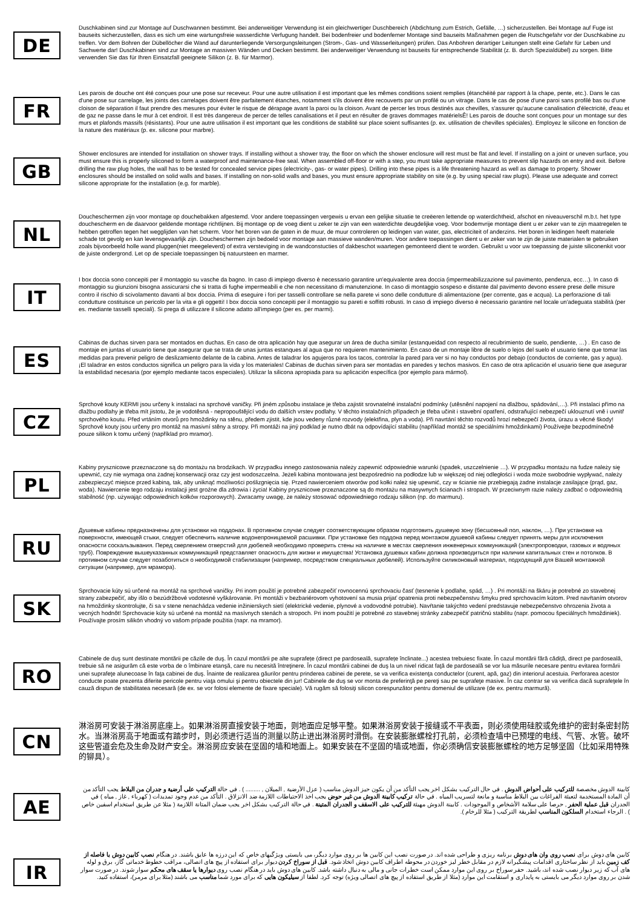DE
Duschkabinen sind zur Montage auf Duschwannen bestimmt. Bei anderweitiger Verwendung ist ein gleichwertiger Duschbereich (Abdichtung zum Estrich, Gefälle, …) sicherzustellen. Bei Montage auf Fuge ist bauseits sicherzustellen, dass es sich um eine wartungsfreie wasserdichte Verfugung handelt. Bei bodenfreier und bodenferner Montage sind bauseits Maßnahmen gegen die Rutschgefahr vor der Duschkabine zu treffen. Vor dem Bohren der Dübellöcher die Wand auf darunterliegende Versorgungsleitungen (Strom-, Gas- und Wasserleitungen) prüfen. Das Anbohren derartiger Leitungen stellt eine Gefahr für Leben und Sachwerte dar! Duschkabinen sind zur Montage an massiven Wänden und Decken bestimmt. Bei anderweitiger Verwendung ist bauseits für entsprechende Stabilität (z. B. durch Spezialdübel) zu sorgen. Bitte verwenden Sie das für Ihren Einsatzfall geeignete Silikon (z. B. für Marmor).
FR
Les parois de douche ont été conçues pour une pose sur receveur. Pour une autre utilisation il est important que les mêmes conditions soient remplies (étanchéité par rapport à la chape, pente, etc.). Dans le cas d'une pose sur carrelage, les joints des carrelages doivent être parfaitement étanches, notamment s'ils doivent être recouverts par un profilé ou un vitrage. Dans le cas de pose d'une paroi sans profilé bas ou d'une cloison de séparation il faut prendre des mesures pour éviter le risque de dérapage avant la paroi ou la cloison. Avant de percer les trous destinés aux chevilles, s'assurer qu'aucune canalisation d'électricité, d'eau et de gaz ne passe dans le mur à cet endroit. Il est très dangereux de percer de telles canalisations et il peut en résulter de graves dommages matérielsÊ! Les parois de douche sont conçues pour un montage sur des murs et plafonds massifs (résistants). Pour une autre utilisation il est important que les conditions de stabilité sur place soient suffisantes (p. ex. utilisation de chevilles spéciales). Employez le silicone en fonction de la nature des matériaux (p. ex. silicone pour marbre).
GB
Shower enclosures are intended for installation on shower trays. If installing without a shower tray, the floor on which the shower enclosure will rest must be flat and level. If installing on a joint or uneven surface, you must ensure this is properly siliconed to form a waterproof and maintenance-free seal. When assembled off-floor or with a step, you must take appropriate measures to prevent slip hazards on entry and exit. Before drilling the raw plug holes, the wall has to be tested for concealed service pipes (electricity-, gas- or water pipes). Drilling into these pipes is a life threatening hazard as well as damage to property. Shower enclosures should be installed on solid walls and bases. If installing on non-solid walls and bases, you must ensure appropriate stability on site (e.g. by using special raw plugs). Please use adequate and correct silicone appropriate for the installation (e.g. for marble).
NL
Doucheschermen zijn voor montage op douchebakken afgestemd. Voor andere toepassingen vergewis u ervan een gelijke situatie te creëeren lettende op waterdichtheid, afschot en niveauverschil m.b.t. het type douchescherm en de daarvoor geldende montage richtlijnen. Bij montage op de voeg dient u zeker te zijn van een waterdichte deugdelijke voeg. Voor bodemvrije montage dient u er zeker van te zijn maatregelen te hebben getroffen tegen het wegglijden van het scherm. Voor het boren van de gaten in de muur, de muur controleren op leidingen van water, gas, electriciteit of anderzins. Het boren in leidingen heeft materiele schade tot gevolg en kan levensgevaarlijk zijn. Doucheschermen zijn bedoeld voor montage aan massieve wanden/muren. Voor andere toepassingen dient u er zeker van te zijn de juiste materialen te gebruiken zoals bijvoorbeeld holle wand pluggen(niet meegeleverd) of extra versteviging in de wandconstucties of dakbeschot waartegen gemonteerd dient te worden. Gebruikt u voor uw toepassing de juiste siliconenkit voor de juiste ondergrond. Let op de speciale toepassingen bij natuursteen en marmer.
IT
I box doccia sono concepiti per il montaggio su vasche da bagno. In caso di impiego diverso è necessario garantire un'equivalente area doccia (impermeabilizzazione sul pavimento, pendenza, ecc…). In caso di montaggio su giunzioni bisogna assicurarsi che si tratta di fughe impermeabili e che non necessitano di manutenzione. In caso di montaggio sospeso e distante dal pavimento devono essere prese delle misure contro il rischio di scivolamento davanti al box doccia. Prima di eseguire i fori per tasselli controllare se nella parete vi sono delle condutture di alimentazione (per corrente, gas e acqua). La perforazione di tali condutture costituisce un pericolo per la vita e gli oggetti! I box doccia sono concepiti per il montaggio su pareti e soffitti robusti. In caso di impiego diverso è necessario garantire nel locale un'adeguata stabilità (per es. mediante tasselli speciali). Si prega di utilizzare il silicone adatto all'impiego (per es. per marmi).
ES
Cabinas de duchas sirven para ser montados en duchas. En caso de otra aplicación hay que asegurar un área de ducha similar (estanqueidad con respecto al recubrimiento de suelo, pendiente, …) . En caso de montaje en juntas el usuario tiene que asegurar que se trata de unas juntas estanques al agua que no requieren mantenimiento. En caso de un montaje libre de suelo o lejos del suelo el usuario tiene que tomar las medidas para prevenir peligro de deslizamiento delante de la cabina. Antes de taladrar los agujeros para los tacos, controlar la pared para ver si no hay conductos por debajo (conductos de corriente, gas y agua). ¡El taladrar en estos conductos significa un peligro para la vida y los materiales! Cabinas de duchas sirven para ser montadas en paredes y techos masivos. En caso de otra aplicación el usuario tiene que asegurar la estabilidad necesaria (por ejemplo mediante tacos especiales). Utilizar la silicona apropiada para su aplicación específica (por ejemplo para mármol).
CZ
Sprchové kouty KERMI jsou určeny k instalaci na sprchové vaničky. Při jiném způsobu instalace je třeba zajistit srovnatelné instalační podmínky (utěsnění napojení na dlažbou, spádování,…). Při instalaci přímo na dlažbu podlahy je třeba mít jistotu, že je vodotěsná - nepropouštějící vodu do dalších vrstev podlahy. V těchto instalačních případech je třeba učinit i stavební opatření, odstraňující nebezpečí uklouznutí vně i uvnitř sprchového koutu. Před vrtáním otvorů pro hmoždinky na stěnu, předem zjistit, kde jsou vedeny různé rozvody (elektřina, plyn a voda). Při navrtání těchto rozvodů hrozí nebezpečí života, úrazu a věcné škody! Sprchové kouty jsou určeny pro montáž na masivní stěny a stropy. Při montáži na jiný podklad je nutno dbát na odpovídající stabilitu (například montáž se speciálními hmoždinkami) Používejte bezpodmínečně pouze silikon k tomu určený (například pro mramor).
PL
Kabiny prysznicowe przeznaczone są do montażu na brodzikach. W przypadku innego zastosowania należy zapewnić odpowiednie warunki (spadek, uszczelnienie …). W przypadku montażu na fudze należy się upewnić, czy nie wymaga ona żadnej konserwacji oraz czy jest wodoszczelna. Jeżeli kabina montowana jest bezpośrednio na podłodze lub w większej od niej odległości i woda może swobodnie wypływać, należy zabezpieczyć miejsce przed kabiną, tak, aby uniknąć możliwości poślizgnięcia się. Przed nawierceniem otworów pod kołki należ się upewnić, czy w ścianie nie przebiegają żadne instalacje zasilające (prąd, gaz, woda). Nawiercenie tego rodzaju instalacji jest groźne dla zdrowia i życia! Kabiny prysznicowe przeznaczone są do montażu na masywnych ścianach i stropach. W przeciwnym razie należy zadbać o odpowiednią stabilność (np. używając odpowiednich kołków rozporowych). Zwracamy uwagę, że należy stosować odpowiedniego rodzaju silikon (np. do marmuru).
RU
Душевые кабины предназначены для установки на поддонах. В противном случае следует соответствующим образом подготовить душевую зону (бесшовный пол, наклон, …). При установке на поверхности, имеющей стыки, следует обеспечить наличие водонепроницаемой расшивки. При установке без поддона перед монтажом душевой кабины следует принять меры для исключения опасности соскальзывания. Перед сверлением отверстий для дюбелей необходимо проверить стены на наличие в местах сверления инженерных коммуникаций (электропроводки, газовых и водяных труб). Повреждение вышеуказанных коммуникаций представляет опасность для жизни и имущества! Установка душевых кабин должна производиться при наличии капитальных стен и потолков. В противном случае следует позаботиться о необходимой стабилизации (например, посредством специальных дюбелей). Используйте силиконовый материал, подходящий для Вашей монтажной ситуации (например, для мрамора).
SK
Sprchovacie kúty sú určené na montáž na sprchové vaničky. Pri inom použití je potrebné zabezpečiť rovnocennú sprchovaciu časť (tesnenie k podlahe, spád, …) . Pri montáži na škáru je potrebné zo stavebnej strany zabezpečiť, aby išlo o bezúdržbové vodotesné vyškárovanie. Pri montáži v bezbariérovom vyhotovení sa musia prijať opatrenia proti nebezpečenstvu šmyku pred sprchovacím kútom. Pred navŕtaním otvorov na hmoždinky skontrolujte, či sa v stene nenachádza vedenie inžinierskych sietí (elektrické vedenie, plynové a vodovodné potrubie). Navŕtanie takýchto vedení predstavuje nebezpečenstvo ohrozenia života a vecných hodnôt! Sprchovacie kúty sú určené na montáž na masívnych stenách a stropoch. Pri inom použití je potrebné zo stavebnej stránky zabezpečiť patričnú stabilitu (napr. pomocou špeciálnych hmoždiniek). Používajte prosím silikón vhodný vo vašom prípade použitia (napr. na mramor).
RO
Cabinele de duş sunt destinate montării pe căzile de duş. În cazul montării pe alte suprafețe (direct pe pardoseală, suprafețe înclinate...) acestea trebuiesc fixate. În cazul montării fără cădiță, direct pe pardoseală, trebuie să ne asigurăm că este vorba de o îmbinare etanşă, care nu necesită întreţinere. În cazul montării cabinei de duş la un nivel ridicat faţă de pardoseală se vor lua măsurile necesare pentru evitarea formării unei suprafeţe alunecoase în faţa cabinei de duş. Înainte de realizarea găurilor pentru prinderea cabinei de perete, se va verifica existenţa conductelor (curent, apă, gaz) din interiorul acestuia. Perforarea acestor conducte poate prezenta diferite pericole pentru viaţa omului şi pentru obiectele din jur! Cabinele de duş se vor monta de preferinţă pe pereţi sau pe suprafeţe masive. În caz contrar se va verifica dacă suprafeţele în cauză dispun de stabilitatea necesară (de ex. se vor folosi elemente de fixare speciale). Vă rugăm să folosiţi silicon corespunzător pentru domeniul de utilizare (de ex. pentru marmură).
CN
淋浴房可安装于淋浴房底座上。如果淋浴房直接安装于地面，则地面应足够平整。如果淋浴房安装于接缝或不平表面，则必须使用硅胶或免维护的密封条密封防水。当淋浴房高于地面或有踏步时，则必须进行适当的测量以防止进出淋浴房时滑倒。在安装膨胀螺栓打孔前，必须检查墙中已预埋的电线、气管、水管。破坏这些管道会危及生命及财产安全。淋浴房应安装在坚固的墙和地面上。如果安装在不坚固的墙或地面，你必须确信安装膨胀螺栓的地方足够坚固（比如采用特殊的铆具）。
AE
كابينة الدوش مخصصة للتركيب على أحواض الدوش . في حال التركيب بشكل اخر يجب التأكد من أن يكون حيز الدوش مناسب ( عزل الأرضية , الميلان , ......... ) . في حالة التركيب على أرضية و جدران من البلاط يجب التأكد من أن المادة المستخدمة لتعبئة الفراغات بين البلاط مناسبة و مانعة لتسريب المياه . في حالة تركيب كابينة الدوش من غير حوض يجب اخذ الاحتياطات اللازمة ضد الانزلاق . التأكد من عدم وجود تمديدات ( كهرباء , غاز , مياه ) في الجدران قبل عملية الحفر , حرصا على سلامة الأشخاص و الموجودات . كابينة الدوش مهيئة للتركيب على الاسقف و الجدران المتينة . في حالة التركيب بشكل اخر يجب ضمان المتانة اللازمة ( مثلا عن طريق استخدام اسفين خاص ) . الرجاء استخدام السلكون المناسب لطريقة التركيب ( مثلا للرخام ).
IR
کابین های دوش برای نصب روی وان های دوش برنامه ریزی و طراحی شده اند. در صورت نصب این کابین ها بر روی موارد دیگر، می بایستی ویژگیهای خاص که این درزه ها عایق باشند. در هنگام نصب کابین دوش با فاصله از کف زمین باید از نظر ساختاری اقدامات پیشگیرانه لازم در مقابل خطر لیز خوردن در محوطه اطراف کابین دوش اتخاذ شود. قبل از سوراخ کردن دیوار برای استفاده از پیچ های اتصالی، مراقب خطوط خدماتی گاز، برق و لوله های آب که زیر دیوار نصب شده اند، باشید. حفر سوراخ بر روی این موارد ممکن است خطرات جانی و مالی به دنبال داشته باشد. کابین های دوش باید در هنگام نصب روی دیوارها یا سقف های محکم سوار شوند. در صورت سوار شدن بر روی موارد دیگر می بایستی به پایداری و استقامت این موارد (مثلا از طریق استفاده از پیچ های اتصالی ویژه) توجه کرد. لطفا از سیلیکون هایی که برای مورد شما مناسب می باشند (مثلا برای مرمر)، استفاده کنید.